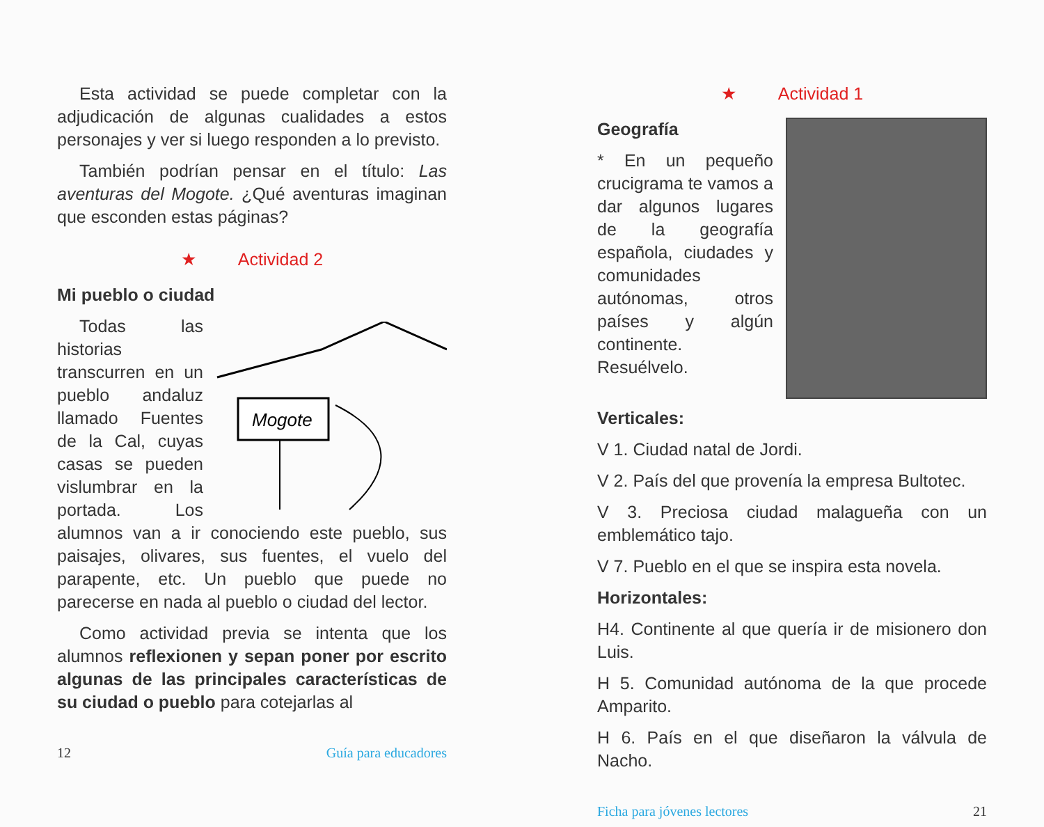Esta actividad se puede completar con la adjudicación de algunas cualidades a estos personajes y ver si luego responden a lo previsto.
También podrían pensar en el título: Las aventuras del Mogote. ¿Qué aventuras imaginan que esconden estas páginas?
★ Actividad 2
Mi pueblo o ciudad
Mogote
Todas las historias transcurren en un pueblo andaluz llamado Fuentes de la Cal, cuyas casas se pueden vislumbrar en la portada. Los alumnos van a ir conociendo este pueblo, sus paisajes, olivares, sus fuentes, el vuelo del parapente, etc. Un pueblo que puede no parecerse en nada al pueblo o ciudad del lector.
Como actividad previa se intenta que los alumnos reflexionen y sepan poner por escrito algunas de las principales características de su ciudad o pueblo para cotejarlas al
12 Guía para educadores
★ Actividad 1
Geografía
* En un pequeño crucigrama te vamos a dar algunos lugares de la geografía española, ciudades y comunidades autónomas, otros países y algún continente. Resuélvelo.
Verticales:
V 1. Ciudad natal de Jordi.
V 2. País del que provenía la empresa Bultotec.
V 3. Preciosa ciudad malagueña con un emblemático tajo.
V 7. Pueblo en el que se inspira esta novela.
Horizontales:
H4. Continente al que quería ir de misionero don Luis.
H 5. Comunidad autónoma de la que procede Amparito.
H 6. País en el que diseñaron la válvula de Nacho.
Ficha para jóvenes lectores 21